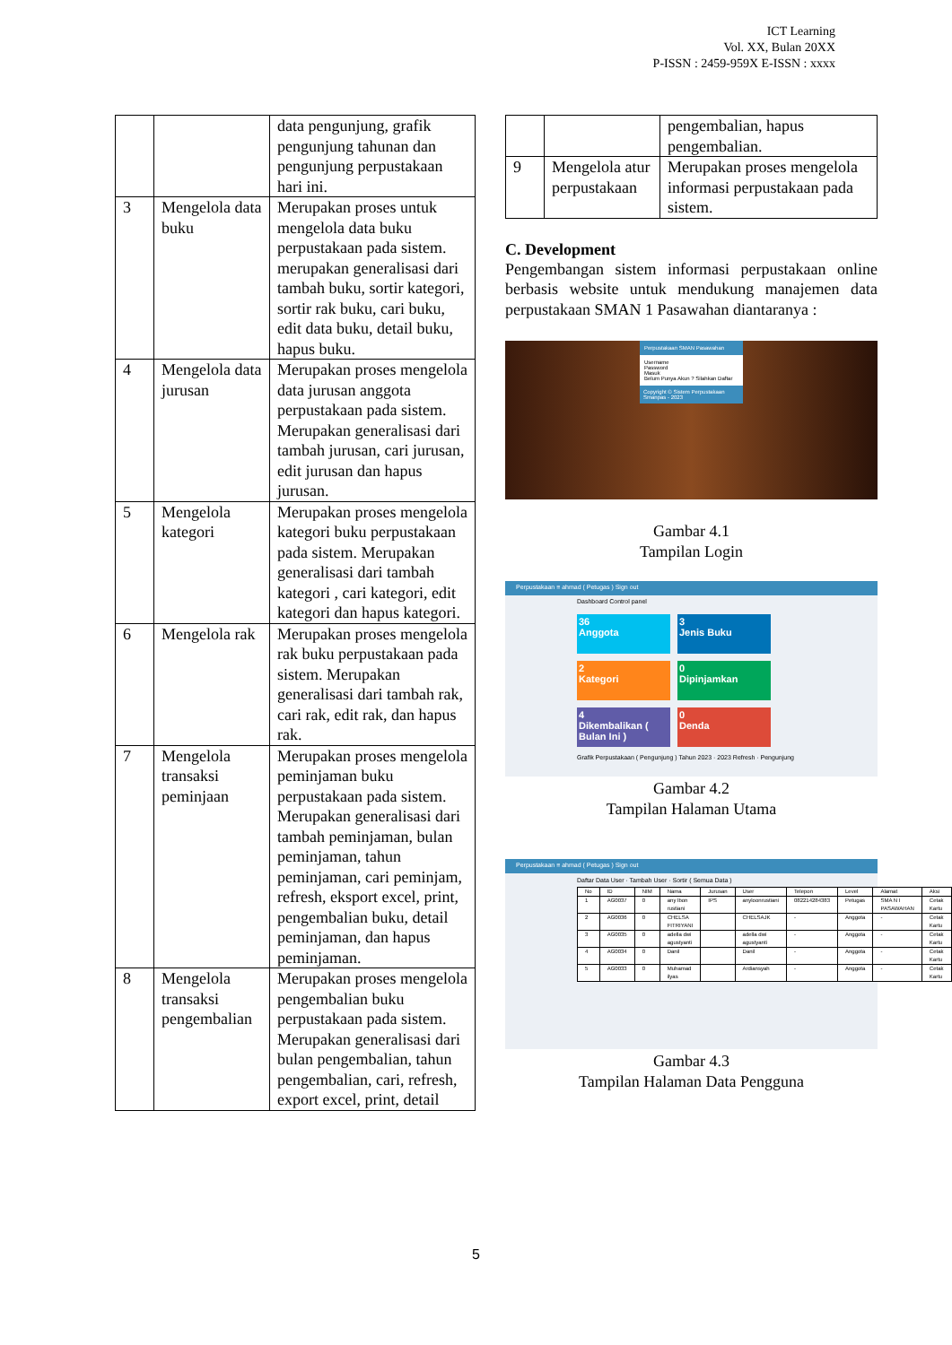ICT Learning
Vol. XX, Bulan 20XX
P-ISSN : 2459-959X E-ISSN : xxxx
| | | data pengunjung, grafik pengunjung tahunan dan pengunjung perpustakaan hari ini. |
| 3 | Mengelola data buku | Merupakan proses untuk mengelola data buku perpustakaan pada sistem. merupakan generalisasi dari tambah buku, sortir kategori, sortir rak buku, cari buku, edit data buku, detail buku, hapus buku. |
| 4 | Mengelola data jurusan | Merupakan proses mengelola data jurusan anggota perpustakaan pada sistem. Merupakan generalisasi dari tambah jurusan, cari jurusan, edit jurusan dan hapus jurusan. |
| 5 | Mengelola kategori | Merupakan proses mengelola kategori buku perpustakaan pada sistem. Merupakan generalisasi dari tambah kategori , cari kategori, edit kategori dan hapus kategori. |
| 6 | Mengelola rak | Merupakan proses mengelola rak buku perpustakaan pada sistem. Merupakan generalisasi dari tambah rak, cari rak, edit rak, dan hapus rak. |
| 7 | Mengelola transaksi peminjaan | Merupakan proses mengelola peminjaman buku perpustakaan pada sistem. Merupakan generalisasi dari tambah peminjaman, bulan peminjaman, tahun peminjaman, cari peminjam, refresh, eksport excel, print, pengembalian buku, detail peminjaman, dan hapus peminjaman. |
| 8 | Mengelola transaksi pengembalian | Merupakan proses mengelola pengembalian buku perpustakaan pada sistem. Merupakan generalisasi dari bulan pengembalian, tahun pengembalian, cari, refresh, export excel, print, detail |
| | | pengembalian, hapus pengembalian. |
| 9 | Mengelola atur perpustakaan | Merupakan proses mengelola informasi perpustakaan pada sistem. |
C. Development
Pengembangan sistem informasi perpustakaan online berbasis website untuk mendukung manajemen data perpustakaan SMAN 1 Pasawahan diantaranya :
Perpustakaan SMAN Pasawahan
Username
Password
Masuk
Belum Punya Akun ? Silahkan Daftar
Copyright © Sistem Perpustakaan Smanpas - 2023
Gambar 4.1
Tampilan Login
Perpustakaan ≡ ahmad ( Petugas ) Sign out
Dashboard Control panel
36
Anggota
3
Jenis Buku
2
Kategori
0
Dipinjamkan
4
Dikembalikan ( Bulan Ini )
0
Denda
Grafik Perpustakaan ( Pengunjung ) Tahun 2023 · 2023 Refresh · Pengunjung
Gambar 4.2
Tampilan Halaman Utama
Perpustakaan ≡ ahmad ( Petugas ) Sign out
Daftar Data User · Tambah User · Sortir ( Semua Data )
| No | ID | NIM | Nama | Jurusan | User | Telepon | Level | Alamat | Aksi |
| 1 | AG0037 | 0 | any lbon rustiani | IPS | anyloonrustiani | 082214284383 | Petugas | SMA N I PASAWAHAN | Cetak Kartu |
| 2 | AG0036 | 0 | CHELSA FITRIYANI | | CHELSAJK | - | Anggota | - | Cetak Kartu |
| 3 | AG0035 | 0 | adella dwi agustyanti | | adella dwi agustyanti | - | Anggota | - | Cetak Kartu |
| 4 | AG0034 | 0 | Danil | | Danil | - | Anggota | - | Cetak Kartu |
| 5 | AG0033 | 0 | Muhamad ilyas | | Ardiansyah | - | Anggota | - | Cetak Kartu |
Gambar 4.3
Tampilan Halaman Data Pengguna
5